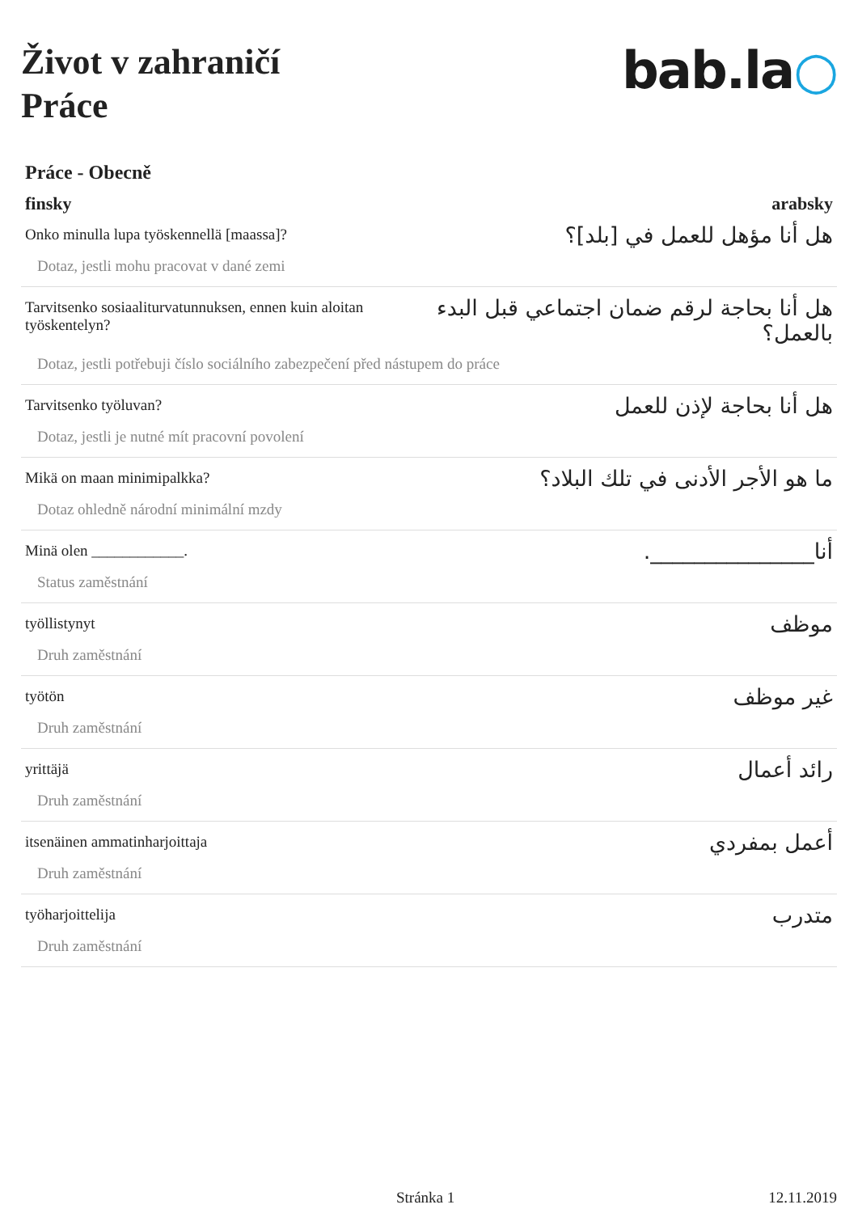Život v zahraničí
Práce
bab.la○
Práce - Obecně
finsky arabsky
Onko minulla lupa työskennellä [maassa]?
هل أنا مؤهل للعمل في [بلد]؟
Dotaz, jestli mohu pracovat v dané zemi
Tarvitsenko sosiaaliturvatunnuksen, ennen kuin aloitan työskentelyn?
هل أنا بحاجة لرقم ضمان اجتماعي قبل البدء بالعمل؟
Dotaz, jestli potřebuji číslo sociálního zabezpečení před nástupem do práce
Tarvitsenko työluvan?
هل أنا بحاجة لإذن للعمل
Dotaz, jestli je nutné mít pracovní povolení
Mikä on maan minimipalkka?
ما هو الأجر الأدنى في تلك البلاد؟
Dotaz ohledně národní minimální mzdy
Minä olen ____________.
أنا_______________.
Status zaměstnání
työllistynyt
موظف
Druh zaměstnání
työtön
غير موظف
Druh zaměstnání
yrittäjä
رائد أعمال
Druh zaměstnání
itsenäinen ammatinharjoittaja
أعمل بمفردي
Druh zaměstnání
työharjoittelija
متدرب
Druh zaměstnání
Stránka 1 12.11.2019